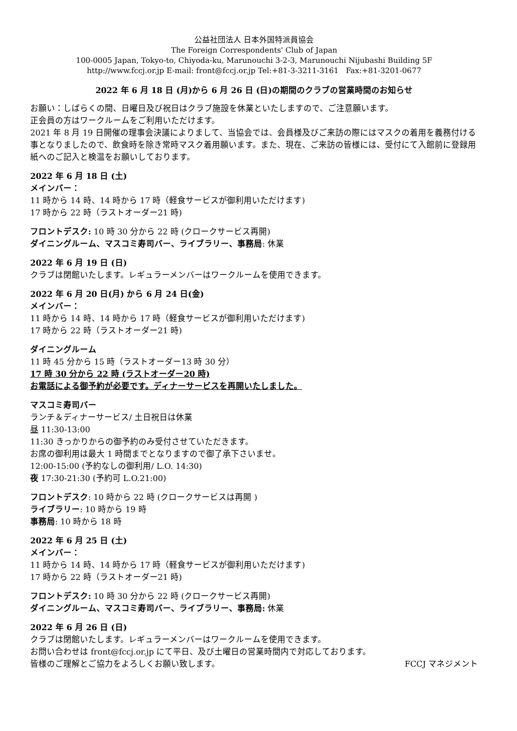公益社団法人 日本外国特派員協会
The Foreign Correspondents' Club of Japan
100-0005 Japan, Tokyo-to, Chiyoda-ku, Marunouchi 3-2-3, Marunouchi Nijubashi Building 5F
http://www.fccj.or.jp E-mail: front@fccj.or.jp Tel:+81-3-3211-3161 Fax:+81-3201-0677
2022 年 6 月 18 日 (月)から 6 月 26 日 (日)の期間のクラブの営業時間のお知らせ
お願い：しばらくの間、日曜日及び祝日はクラブ施設を休業といたしますので、ご注意願います。
正会員の方はワークルームをご利用いただけます。
2021 年 8 月 19 日開催の理事会決議によりまして、当協会では、会員様及びご来訪の際にはマスクの着用を義務付ける事となりましたので、飲食時を除き常時マスク着用願います。また、現在、ご来訪の皆様には、受付にて入館前に登録用紙へのご記入と検温をお願いしております。
2022 年 6 月 18 日 (土)
メインバー：
11 時から 14 時、14 時から 17 時（軽食サービスが御利用いただけます)
17 時から 22 時（ラストオーダー21 時)
フロントデスク: 10 時 30 分から 22 時 (クロークサービス再開)
ダイニングルーム、マスコミ寿司バー、ライブラリー、事務局: 休業
2022 年 6 月 19 日 (日)
クラブは閉館いたします。レギュラーメンバーはワークルームを使用できます。
2022 年 6 月 20 日(月) から 6 月 24 日(金)
メインバー：
11 時から 14 時、14 時から 17 時（軽食サービスが御利用いただけます)
17 時から 22 時（ラストオーダー21 時)
ダイニングルーム
11 時 45 分から 15 時（ラストオーダー13 時 30 分）
17 時 30 分から 22 時 (ラストオーダー20 時)
お電話による御予約が必要です。ディナーサービスを再開いたしました。
マスコミ寿司バー
ランチ＆ディナーサービス/ 土日祝日は休業
昼 11:30-13:00
11:30 きっかりからの御予約のみ受付させていただきます。
お席の御利用は最大 1 時間までとなりますので御了承下さいませ。
12:00-15:00 (予約なしの御利用/ L.O. 14:30)
夜 17:30-21:30 (予約可 L.O.21:00)
フロントデスク: 10 時から 22 時 (クロークサービスは再開 )
ライブラリー: 10 時から 19 時
事務局: 10 時から 18 時
2022 年 6 月 25 日 (土)
メインバー：
11 時から 14 時、14 時から 17 時（軽食サービスが御利用いただけます)
17 時から 22 時（ラストオーダー21 時)
フロントデスク: 10 時 30 分から 22 時 (クロークサービス再開)
ダイニングルーム、マスコミ寿司バー、ライブラリー、事務局: 休業
2022 年 6 月 26 日 (日)
クラブは閉館いたします。レギュラーメンバーはワークルームを使用できます。
お問い合わせは front@fccj.or.jp にて平日、及び土曜日の営業時間内で対応しております。
皆様のご理解とご協力をよろしくお願い致します。 FCCJ マネジメント